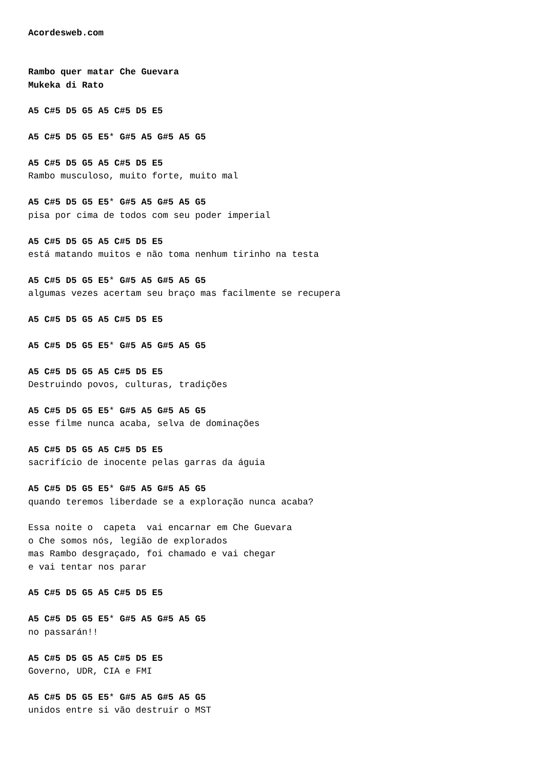Acordesweb.com


Rambo quer matar Che Guevara
Mukeka di Rato

A5 C#5 D5 G5 A5 C#5 D5 E5

A5 C#5 D5 G5 E5* G#5 A5 G#5 A5 G5

A5 C#5 D5 G5 A5 C#5 D5 E5
Rambo musculoso, muito forte, muito mal

A5 C#5 D5 G5 E5* G#5 A5 G#5 A5 G5
pisa por cima de todos com seu poder imperial

A5 C#5 D5 G5 A5 C#5 D5 E5
está matando muitos e não toma nenhum tirinho na testa

A5 C#5 D5 G5 E5* G#5 A5 G#5 A5 G5
algumas vezes acertam seu braço mas facilmente se recupera

A5 C#5 D5 G5 A5 C#5 D5 E5

A5 C#5 D5 G5 E5* G#5 A5 G#5 A5 G5

A5 C#5 D5 G5 A5 C#5 D5 E5
Destruindo povos, culturas, tradições

A5 C#5 D5 G5 E5* G#5 A5 G#5 A5 G5
esse filme nunca acaba, selva de dominações

A5 C#5 D5 G5 A5 C#5 D5 E5
sacrifício de inocente pelas garras da águia

A5 C#5 D5 G5 E5* G#5 A5 G#5 A5 G5
quando teremos liberdade se a exploração nunca acaba?

Essa noite o  capeta  vai encarnar em Che Guevara
o Che somos nós, legião de explorados
mas Rambo desgraçado, foi chamado e vai chegar
e vai tentar nos parar

A5 C#5 D5 G5 A5 C#5 D5 E5

A5 C#5 D5 G5 E5* G#5 A5 G#5 A5 G5
no passarán!!

A5 C#5 D5 G5 A5 C#5 D5 E5
Governo, UDR, CIA e FMI

A5 C#5 D5 G5 E5* G#5 A5 G#5 A5 G5
unidos entre si vão destruir o MST